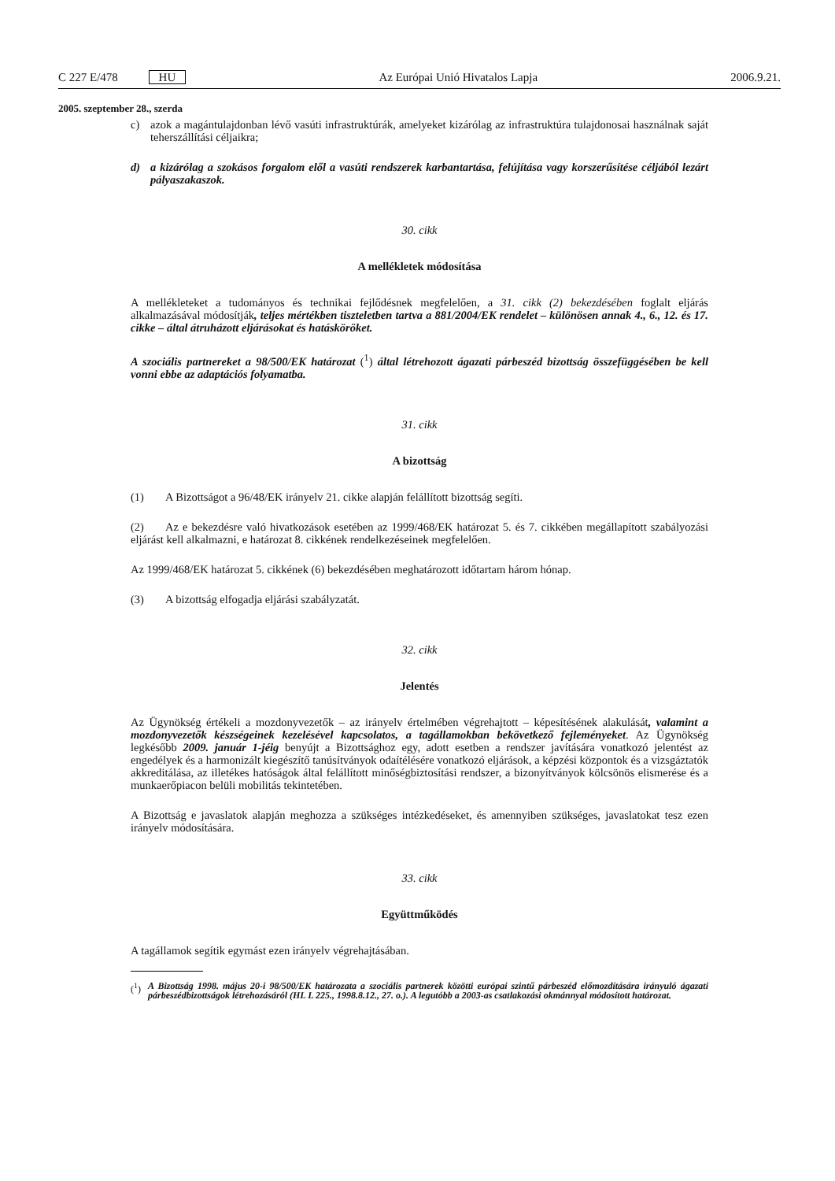C 227 E/478 HU Az Európai Unió Hivatalos Lapja 2006.9.21.
2005. szeptember 28., szerda
c) azok a magántulajdonban lévő vasúti infrastruktúrák, amelyeket kizárólag az infrastruktúra tulajdonosai használnak saját teherszállítási céljaikra;
d) a kizárólag a szokásos forgalom elől a vasúti rendszerek karbantartása, felújítása vagy korszerűsítése céljából lezárt pályaszakaszok.
30. cikk
A mellékletek módosítása
A mellékleteket a tudományos és technikai fejlődésnek megfelelően, a 31. cikk (2) bekezdésében foglalt eljárás alkalmazásával módosítják, teljes mértékben tiszteletben tartva a 881/2004/EK rendelet – különösen annak 4., 6., 12. és 17. cikke – által átruházott eljárásokat és hatásköröket.
A szociális partnereket a 98/500/EK határozat (<sup>1</sup>) által létrehozott ágazati párbeszéd bizottság összefüggésében be kell vonni ebbe az adaptációs folyamatba.
31. cikk
A bizottság
(1) A Bizottságot a 96/48/EK irányelv 21. cikke alapján felállított bizottság segíti.
(2) Az e bekezdésre való hivatkozások esetében az 1999/468/EK határozat 5. és 7. cikkében megállapított szabályozási eljárást kell alkalmazni, e határozat 8. cikkének rendelkezéseinek megfelelően.
Az 1999/468/EK határozat 5. cikkének (6) bekezdésében meghatározott időtartam három hónap.
(3) A bizottság elfogadja eljárási szabályzatát.
32. cikk
Jelentés
Az Ügynökség értékeli a mozdonyvezetők – az irányelv értelmében végrehajtott – képesítésének alakulását, valamint a mozdonyvezetők készségeinek kezelésével kapcsolatos, a tagállamokban bekövetkező fejleményeket. Az Ügynökség legkésőbb 2009. január 1-jéig benyújt a Bizottsághoz egy, adott esetben a rendszer javítására vonatkozó jelentést az engedélyek és a harmonizált kiegészítő tanúsítványok odaítélésére vonatkozó eljárások, a képzési központok és a vizsgáztatók akkreditálása, az illetékes hatóságok által felállított minőségbiztosítási rendszer, a bizonyítványok kölcsönös elismerése és a munkaerőpiacon belüli mobilitás tekintetében.
A Bizottság e javaslatok alapján meghozza a szükséges intézkedéseket, és amennyiben szükséges, javaslatokat tesz ezen irányelv módosítására.
33. cikk
Együttműködés
A tagállamok segítik egymást ezen irányelv végrehajtásában.
(<sup>1</sup>) A Bizottság 1998. május 20-i 98/500/EK határozata a szociális partnerek közötti európai szintű párbeszéd előmozdítására irányuló ágazati párbeszédbizottságok létrehozásáról (HL L 225., 1998.8.12., 27. o.). A legutóbb a 2003-as csatlakozási okmánnyal módosított határozat.